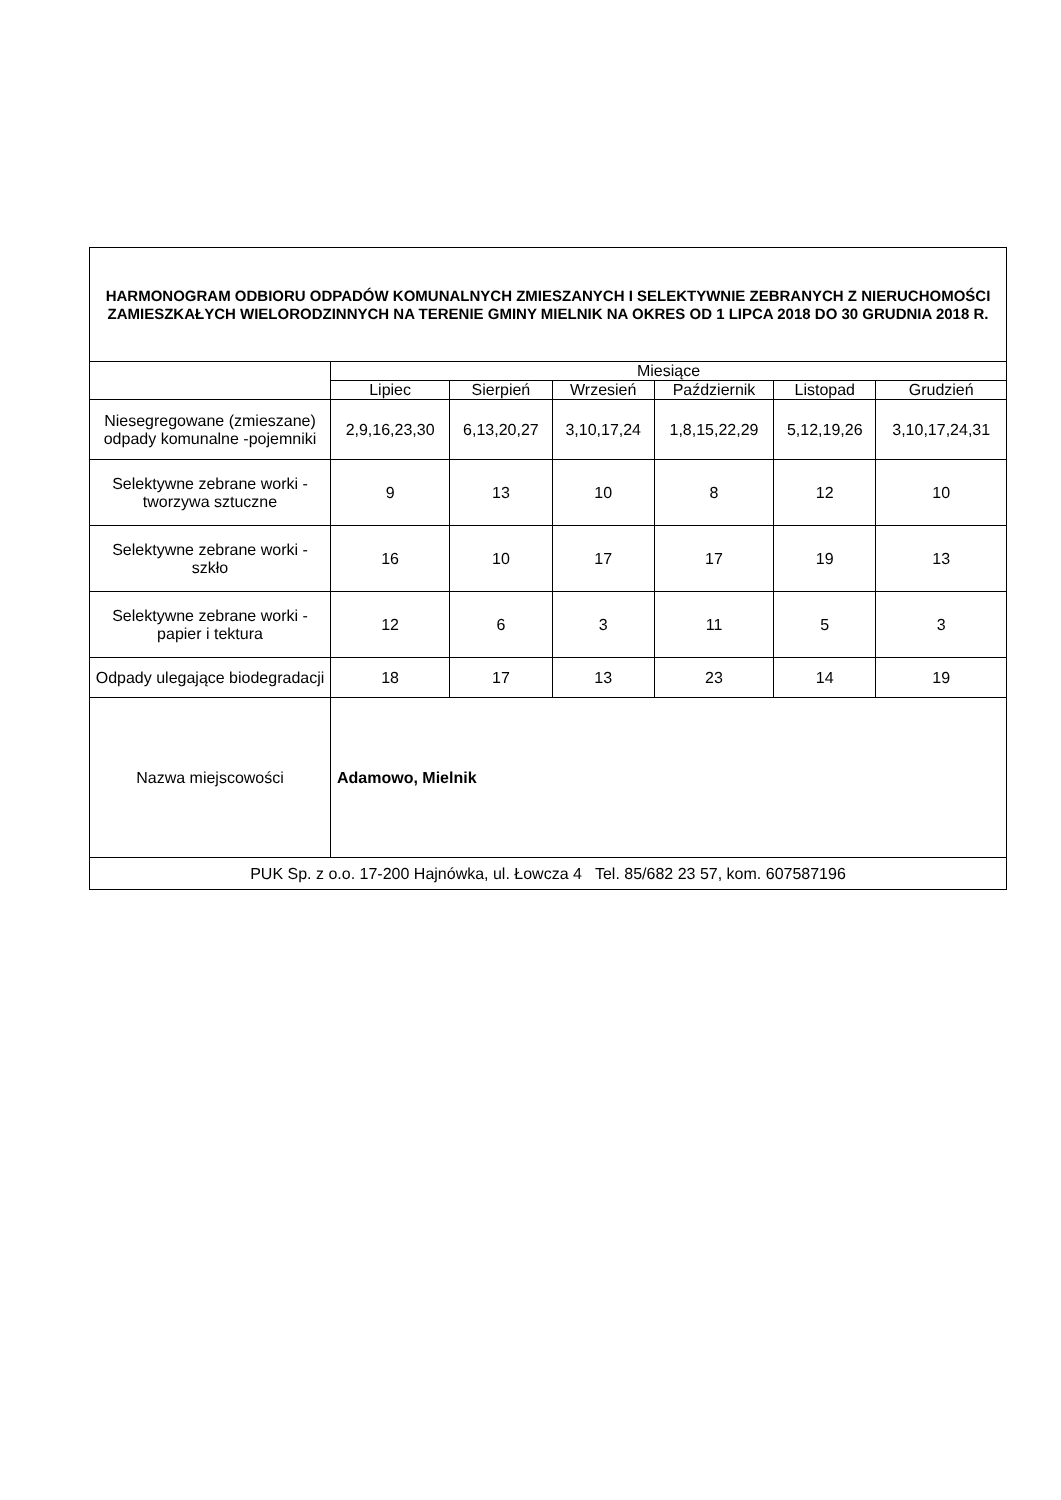| HARMONOGRAM ODBIORU ODPADÓW KOMUNALNYCH ZMIESZANYCH I SELEKTYWNIE ZEBRANYCH Z NIERUCHOMOŚCI ZAMIESZKAŁYCH WIELORODZINNYCH NA TERENIE GMINY MIELNIK NA OKRES OD 1 LIPCA 2018 DO 30 GRUDNIA 2018 R. | | | | | | |
| | Miesiące | | | | | |
| | Lipiec | Sierpień | Wrzesień | Październik | Listopad | Grudzień |
| Niesegregowane (zmieszane) odpady komunalne -pojemniki | 2,9,16,23,30 | 6,13,20,27 | 3,10,17,24 | 1,8,15,22,29 | 5,12,19,26 | 3,10,17,24,31 |
| Selektywne zebrane worki - tworzywa sztuczne | 9 | 13 | 10 | 8 | 12 | 10 |
| Selektywne zebrane worki - szkło | 16 | 10 | 17 | 17 | 19 | 13 |
| Selektywne zebrane worki - papier i tektura | 12 | 6 | 3 | 11 | 5 | 3 |
| Odpady ulegające biodegradacji | 18 | 17 | 13 | 23 | 14 | 19 |
| Nazwa miejscowości | Adamowo, Mielnik | | | | | |
| PUK Sp. z o.o. 17-200 Hajnówka, ul. Łowcza 4 Tel. 85/682 23 57, kom. 607587196 | | | | | | |